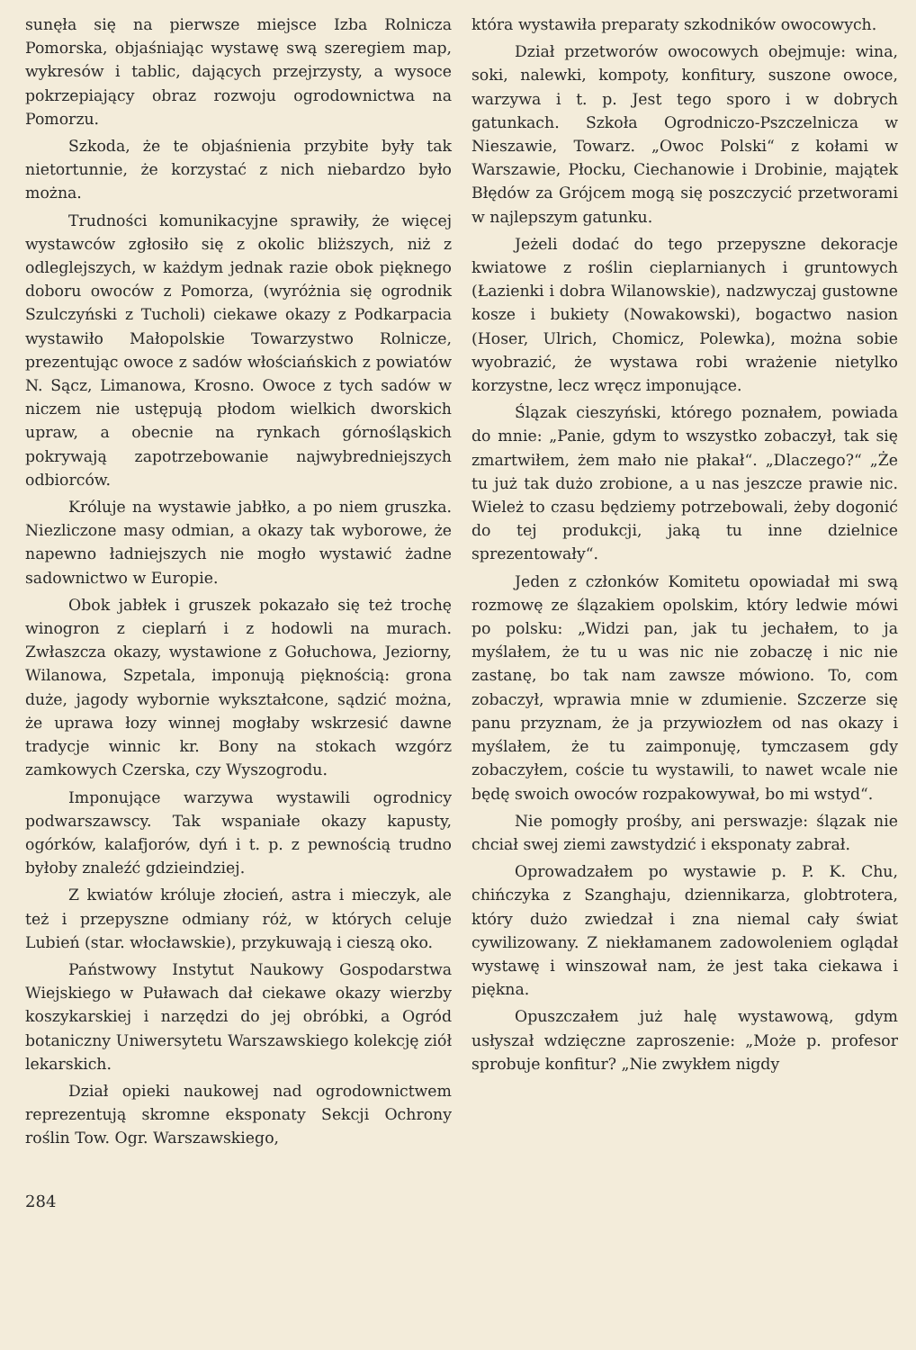sunęła się na pierwsze miejsce Izba Rolnicza Pomorska, objaśniając wystawę swą szeregiem map, wykresów i tablic, dających przejrzysty, a wysoce pokrzepiający obraz rozwoju ogrodownictwa na Pomorzu.
Szkoda, że te objaśnienia przybite były tak nietortunnie, że korzystać z nich niebardzo było można.
Trudności komunikacyjne sprawiły, że więcej wystawców zgłosiło się z okolic bliższych, niż z odleglejszych, w każdym jednak razie obok pięknego doboru owoców z Pomorza, (wyróżnia się ogrodnik Szulczyński z Tucholi) ciekawe okazy z Podkarpacia wystawiło Małopolskie Towarzystwo Rolnicze, prezentując owoce z sadów włościańskich z powiatów N. Sącz, Limanowa, Krosno. Owoce z tych sadów w niczem nie ustępują płodom wielkich dworskich upraw, a obecnie na rynkach górnośląskich pokrywają zapotrzebowanie najwybredniejszych odbiorców.
Króluje na wystawie jabłko, a po niem gruszka. Niezliczone masy odmian, a okazy tak wyborowe, że napewno ładniejszych nie mogło wystawić żadne sadownictwo w Europie.
Obok jabłek i gruszek pokazało się też trochę winogron z cieplarń i z hodowli na murach. Zwłaszcza okazy, wystawione z Gołuchowa, Jeziorny, Wilanowa, Szpetala, imponują pięknością: grona duże, jagody wybornie wykształcone, sądzić można, że uprawa łozy winnej mogłaby wskrzesić dawne tradycje winnic kr. Bony na stokach wzgórz zamkowych Czerska, czy Wyszogrodu.
Imponujące warzywa wystawili ogrodnicy podwarszawscy. Tak wspaniałe okazy kapusty, ogórków, kalafjorów, dyń i t. p. z pewnością trudno byłoby znaleźć gdzieindziej.
Z kwiatów króluje złocień, astra i mieczyk, ale też i przepyszne odmiany róż, w których celuje Lubień (star. włocławskie), przykuwają i cieszą oko.
Państwowy Instytut Naukowy Gospodarstwa Wiejskiego w Puławach dał ciekawe okazy wierzby koszykarskiej i narzędzi do jej obróbki, a Ogród botaniczny Uniwersytetu Warszawskiego kolekcję ziół lekarskich.
Dział opieki naukowej nad ogrodownictwem reprezentują skromne eksponaty Sekcji Ochrony roślin Tow. Ogr. Warszawskiego,
która wystawiła preparaty szkodników owocowych.
Dział przetworów owocowych obejmuje: wina, soki, nalewki, kompoty, konfitury, suszone owoce, warzywa i t. p. Jest tego sporo i w dobrych gatunkach. Szkoła Ogrodniczo-Pszczelnicza w Nieszawie, Towarz. „Owoc Polski“ z kołami w Warszawie, Płocku, Ciechanowie i Drobinie, majątek Błędów za Grójcem mogą się poszczycić przetworami w najlepszym gatunku.
Jeżeli dodać do tego przepyszne dekoracje kwiatowe z roślin cieplarnianych i gruntowych (Łazienki i dobra Wilanowskie), nadzwyczaj gustowne kosze i bukiety (Nowakowski), bogactwo nasion (Hoser, Ulrich, Chomicz, Polewka), można sobie wyobrazić, że wystawa robi wrażenie nietylko korzystne, lecz wręcz imponujące.
Ślązak cieszyński, którego poznałem, powiada do mnie: „Panie, gdym to wszystko zobaczył, tak się zmartwiłem, żem mało nie płakał“. „Dlaczego?“ „Że tu już tak dużo zrobione, a u nas jeszcze prawie nic. Wieleż to czasu będziemy potrzebowali, żeby dogonić do tej produkcji, jaką tu inne dzielnice sprezentowały“.
Jeden z członków Komitetu opowiadał mi swą rozmowę ze ślązakiem opolskim, który ledwie mówi po polsku: „Widzi pan, jak tu jechałem, to ja myślałem, że tu u was nic nie zobaczę i nic nie zastanę, bo tak nam zawsze mówiono. To, com zobaczył, wprawia mnie w zdumienie. Szczerze się panu przyznam, że ja przywiozłem od nas okazy i myślałem, że tu zaimponuję, tymczasem gdy zobaczyłem, coście tu wystawili, to nawet wcale nie będę swoich owoców rozpakowywał, bo mi wstyd“.
Nie pomogły prośby, ani perswazje: ślązak nie chciał swej ziemi zawstydzić i eksponaty zabrał.
Oprowadzałem po wystawie p. P. K. Chu, chińczyka z Szanghaju, dziennikarza, globtrotera, który dużo zwiedzał i zna niemal cały świat cywilizowany. Z niekłamanem zadowoleniem oglądał wystawę i winszował nam, że jest taka ciekawa i piękna.
Opuszczałem już halę wystawową, gdym usłyszał wdzięczne zaproszenie: „Może p. profesor sprobuje konfitur? „Nie zwykłem nigdy
284